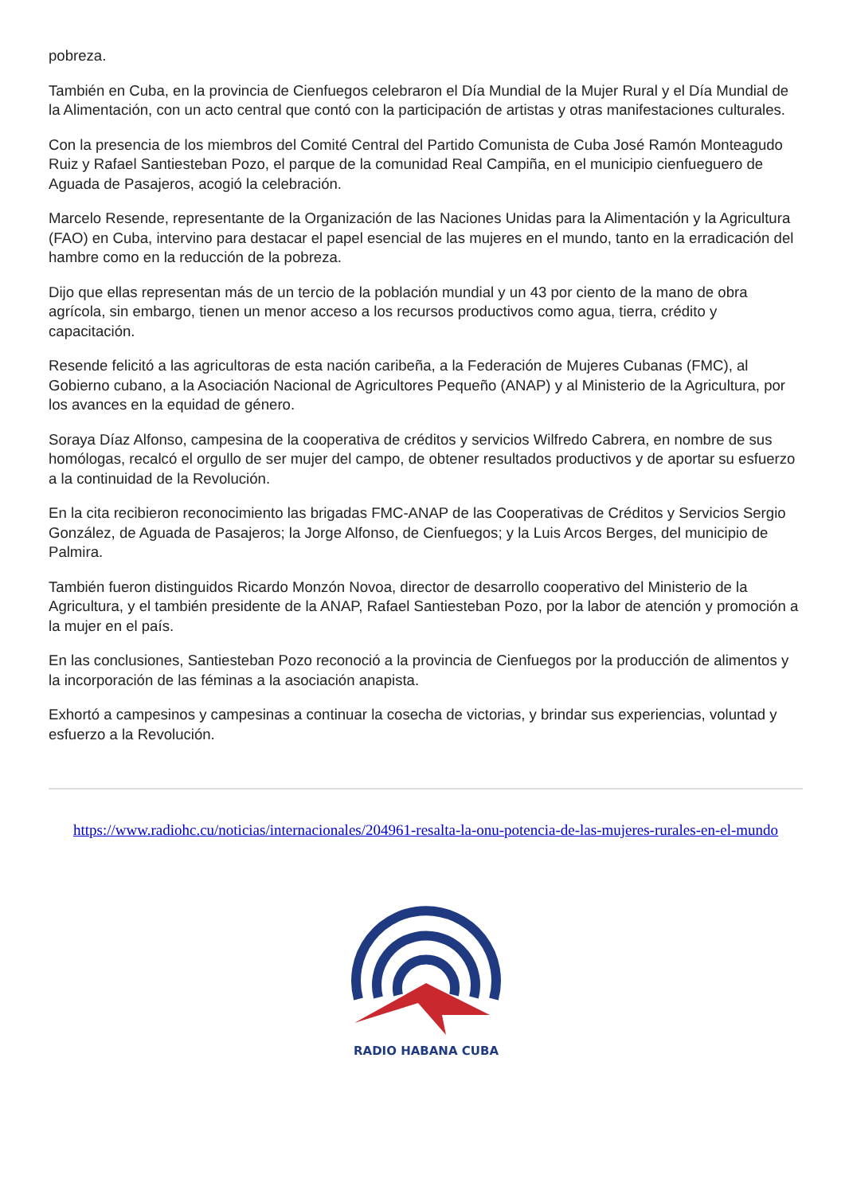pobreza.
También en Cuba, en la provincia de Cienfuegos celebraron el Día Mundial de la Mujer Rural y el Día Mundial de la Alimentación, con un acto central que contó con la participación de artistas y otras manifestaciones culturales.
Con la presencia de los miembros del Comité Central del Partido Comunista de Cuba José Ramón Monteagudo Ruiz y Rafael Santiesteban Pozo, el parque de la comunidad Real Campiña, en el municipio cienfueguero de Aguada de Pasajeros, acogió la celebración.
Marcelo Resende, representante de la Organización de las Naciones Unidas para la Alimentación y la Agricultura (FAO) en Cuba, intervino para destacar el papel esencial de las mujeres en el mundo, tanto en la erradicación del hambre como en la reducción de la pobreza.
Dijo que ellas representan más de un tercio de la población mundial y un 43 por ciento de la mano de obra agrícola, sin embargo, tienen un menor acceso a los recursos productivos como agua, tierra, crédito y capacitación.
Resende felicitó a las agricultoras de esta nación caribeña, a la Federación de Mujeres Cubanas (FMC), al Gobierno cubano, a la Asociación Nacional de Agricultores Pequeño (ANAP) y al Ministerio de la Agricultura, por los avances en la equidad de género.
Soraya Díaz Alfonso, campesina de la cooperativa de créditos y servicios Wilfredo Cabrera, en nombre de sus homólogas, recalcó el orgullo de ser mujer del campo, de obtener resultados productivos y de aportar su esfuerzo a la continuidad de la Revolución.
En la cita recibieron reconocimiento las brigadas FMC-ANAP de las Cooperativas de Créditos y Servicios Sergio González, de Aguada de Pasajeros; la Jorge Alfonso, de Cienfuegos; y la Luis Arcos Berges, del municipio de Palmira.
También fueron distinguidos Ricardo Monzón Novoa, director de desarrollo cooperativo del Ministerio de la Agricultura, y el también presidente de la ANAP, Rafael Santiesteban Pozo, por la labor de atención y promoción a la mujer en el país.
En las conclusiones, Santiesteban Pozo reconoció a la provincia de Cienfuegos por la producción de alimentos y la incorporación de las féminas a la asociación anapista.
Exhortó a campesinos y campesinas a continuar la cosecha de victorias, y brindar sus experiencias, voluntad y esfuerzo a la Revolución.
https://www.radiohc.cu/noticias/internacionales/204961-resalta-la-onu-potencia-de-las-mujeres-rurales-en-el-mundo
RADIO HABANA CUBA